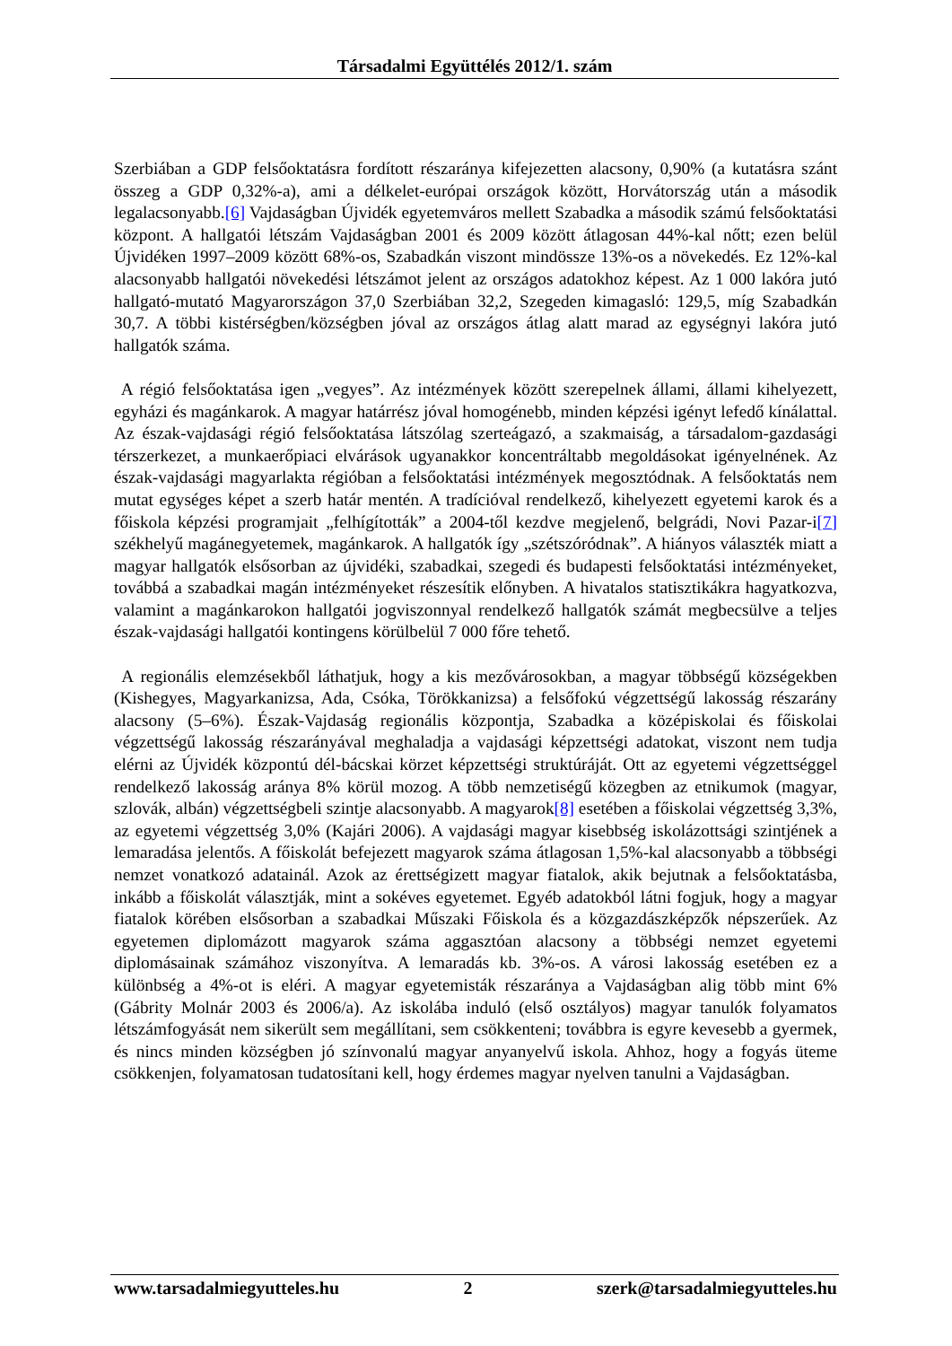Társadalmi Együttélés 2012/1. szám
Szerbiában a GDP felsőoktatásra fordított részaránya kifejezetten alacsony, 0,90% (a kutatásra szánt összeg a GDP 0,32%-a), ami a délkelet-európai országok között, Horvátország után a második legalacsonyabb.[6] Vajdaságban Újvidék egyetemváros mellett Szabadka a második számú felsőoktatási központ. A hallgatói létszám Vajdaságban 2001 és 2009 között átlagosan 44%-kal nőtt; ezen belül Újvidéken 1997–2009 között 68%-os, Szabadkán viszont mindössze 13%-os a növekedés. Ez 12%-kal alacsonyabb hallgatói növekedési létszámot jelent az országos adatokhoz képest. Az 1 000 lakóra jutó hallgató-mutató Magyarországon 37,0 Szerbiában 32,2, Szegeden kimagasló: 129,5, míg Szabadkán 30,7. A többi kistérségben/községben jóval az országos átlag alatt marad az egységnyi lakóra jutó hallgatók száma.
A régió felsőoktatása igen „vegyes”. Az intézmények között szerepelnek állami, állami kihelyezett, egyházi és magánkarok. A magyar határrész jóval homogénebb, minden képzési igényt lefedő kínálattal. Az észak-vajdasági régió felsőoktatása látszólag szerteágazó, a szakmaiság, a társadalom-gazdasági térszerkezet, a munkaerőpiaci elvárások ugyanakkor koncentráltabb megoldásokat igényelnének. Az észak-vajdasági magyarlakta régióban a felsőoktatási intézmények megosztódnak. A felsőoktatás nem mutat egységes képet a szerb határ mentén. A tradícióval rendelkező, kihelyezett egyetemi karok és a főiskola képzési programjait „felhígították” a 2004-től kezdve megjelenő, belgrádi, Novi Pazar-i[7] székhelyű magánegyetemek, magánkarok. A hallgatók így „szétszóródnak”. A hiányos választék miatt a magyar hallgatók elsősorban az újvidéki, szabadkai, szegedi és budapesti felsőoktatási intézményeket, továbbá a szabadkai magán intézményeket részesítik előnyben. A hivatalos statisztikákra hagyatkozva, valamint a magánkarokon hallgatói jogviszonnyal rendelkező hallgatók számát megbecsülve a teljes észak-vajdasági hallgatói kontingens körülbelül 7 000 főre tehető.
A regionális elemzésekből láthatjuk, hogy a kis mezővárosokban, a magyar többségű községekben (Kishegyes, Magyarkanizsa, Ada, Csóka, Törökkanizsa) a felsőfokú végzettségű lakosság részarány alacsony (5–6%). Észak-Vajdaság regionális központja, Szabadka a középiskolai és főiskolai végzettségű lakosság részarányával meghaladja a vajdasági képzettségi adatokat, viszont nem tudja elérni az Újvidék központú dél-bácskai körzet képzettségi struktúráját. Ott az egyetemi végzettséggel rendelkező lakosság aránya 8% körül mozog. A több nemzetiségű közegben az etnikumok (magyar, szlovák, albán) végzettségbeli szintje alacsonyabb. A magyarok[8] esetében a főiskolai végzettség 3,3%, az egyetemi végzettség 3,0% (Kajári 2006). A vajdasági magyar kisebbség iskolázottsági szintjének a lemaradása jelentős. A főiskolát befejezett magyarok száma átlagosan 1,5%-kal alacsonyabb a többségi nemzet vonatkozó adatainál. Azok az érettségizett magyar fiatalok, akik bejutnak a felsőoktatásba, inkább a főiskolát választják, mint a sokéves egyetemet. Egyéb adatokból látni fogjuk, hogy a magyar fiatalok körében elsősorban a szabadkai Műszaki Főiskola és a közgazdászképzők népszerűek. Az egyetemen diplomázott magyarok száma aggasztóan alacsony a többségi nemzet egyetemi diplomásainak számához viszonyítva. A lemaradás kb. 3%-os. A városi lakosság esetében ez a különbség a 4%-ot is eléri. A magyar egyetemisták részaránya a Vajdaságban alig több mint 6% (Gábrity Molnár 2003 és 2006/a). Az iskolába induló (első osztályos) magyar tanulók folyamatos létszámfogyását nem sikerült sem megállítani, sem csökkenteni; továbbra is egyre kevesebb a gyermek, és nincs minden községben jó színvonalú magyar anyanyelvű iskola. Ahhoz, hogy a fogyás üteme csökkenjen, folyamatosan tudatosítani kell, hogy érdemes magyar nyelven tanulni a Vajdaságban.
www.tarsadalmiegyutteles.hu 2 szerk@tarsadalmiegyutteles.hu